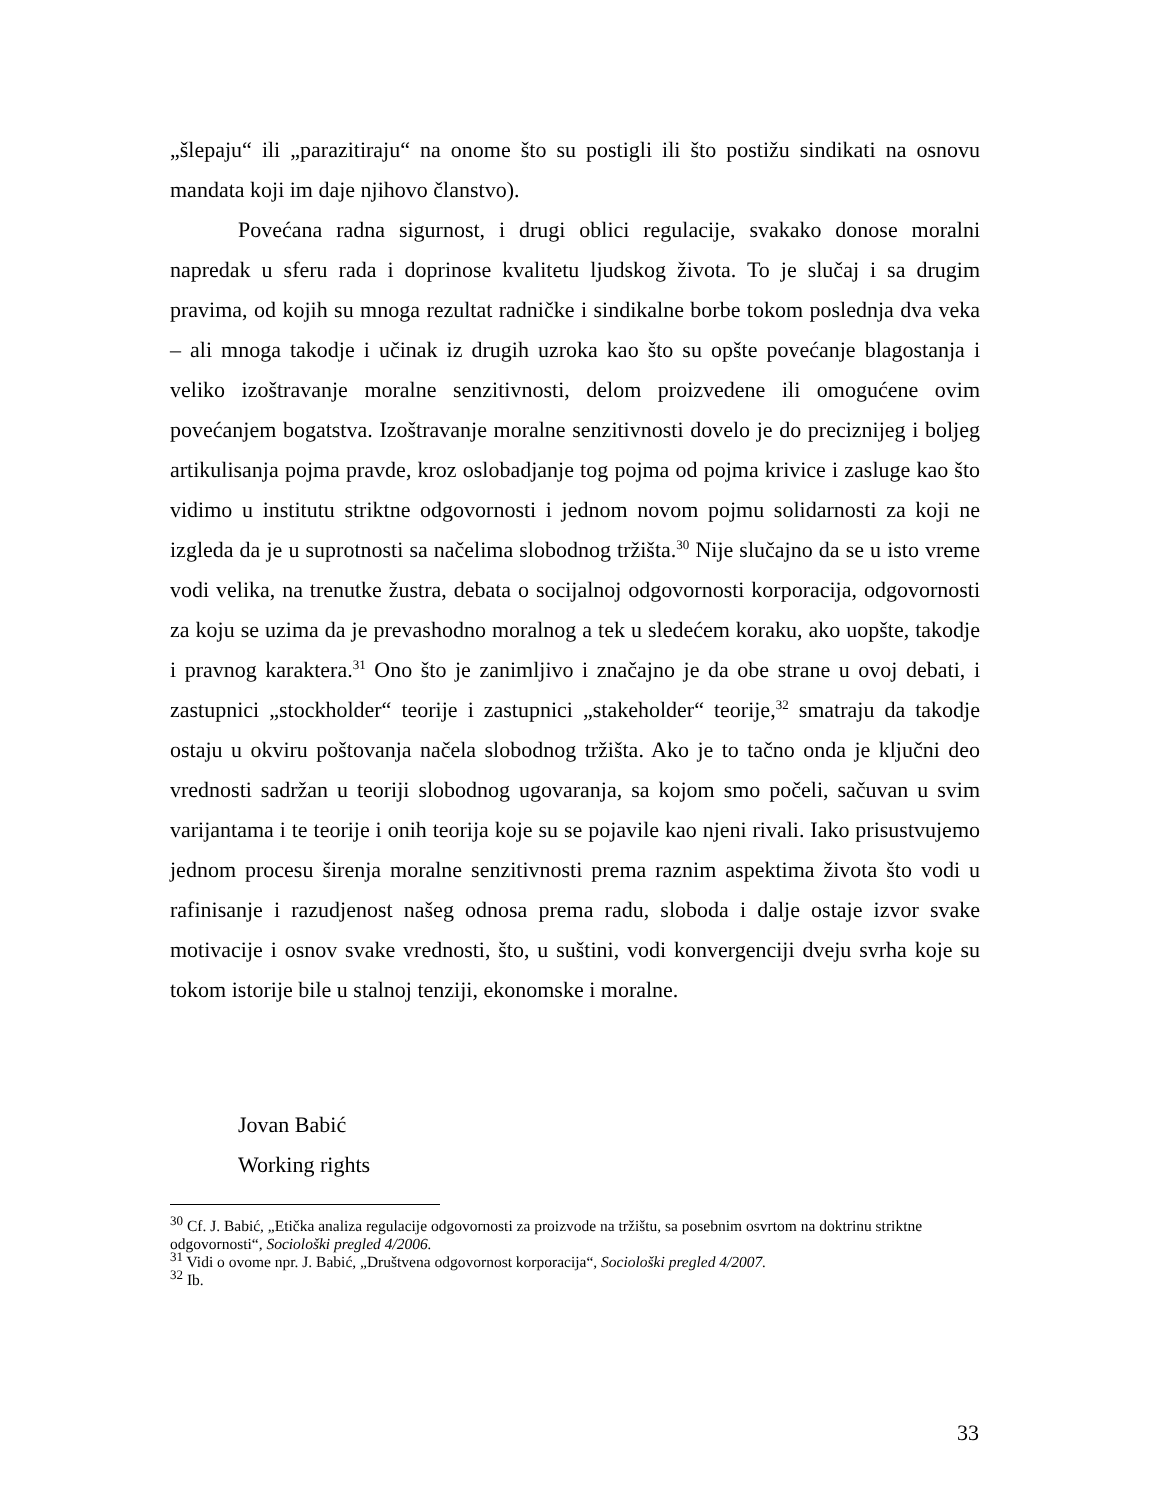„šlepaju“ ili „parazitiraju“ na onome što su postigli ili što postižu sindikati na osnovu mandata koji im daje njihovo članstvo).
Povećana radna sigurnost, i drugi oblici regulacije, svakako donose moralni napredak u sferu rada i doprinose kvalitetu ljudskog života. To je slučaj i sa drugim pravima, od kojih su mnoga rezultat radničke i sindikalne borbe tokom poslednja dva veka – ali mnoga takodje i učinak iz drugih uzroka kao što su opšte povećanje blagostanja i veliko izoštravanje moralne senzitivnosti, delom proizvedene ili omogućene ovim povećanjem bogatstva. Izoštravanje moralne senzitivnosti dovelo je do preciznijeg i boljeg artikulisanja pojma pravde, kroz oslobadjanje tog pojma od pojma krivice i zasluge kao što vidimo u institutu striktne odgovornosti i jednom novom pojmu solidarnosti za koji ne izgleda da je u suprotnosti sa načelima slobodnog tržišta.<sup>30</sup> Nije slučajno da se u isto vreme vodi velika, na trenutke žustra, debata o socijalnoj odgovornosti korporacija, odgovornosti za koju se uzima da je prevashodno moralnog a tek u sledećem koraku, ako uopšte, takodje i pravnog karaktera.<sup>31</sup> Ono što je zanimljivo i značajno je da obe strane u ovoj debati, i zastupnici „stockholder“ teorije i zastupnici „stakeholder“ teorije,<sup>32</sup> smatraju da takodje ostaju u okviru poštovanja načela slobodnog tržišta. Ako je to tačno onda je ključni deo vrednosti sadržan u teoriji slobodnog ugovaranja, sa kojom smo počeli, sačuvan u svim varijantama i te teorije i onih teorija koje su se pojavile kao njeni rivali. Iako prisustvujemo jednom procesu širenja moralne senzitivnosti prema raznim aspektima života što vodi u rafinisanje i razudjenost našeg odnosa prema radu, sloboda i dalje ostaje izvor svake motivacije i osnov svake vrednosti, što, u suštini, vodi konvergenciji dveju svrha koje su tokom istorije bile u stalnoj tenziji, ekonomske i moralne.
Jovan Babić
Working rights
<sup>30</sup> Cf. J. Babić, „Etička analiza regulacije odgovornosti za proizvode na tržištu, sa posebnim osvrtom na doktrinu striktne odgovornosti“, Sociološki pregled 4/2006.
<sup>31</sup> Vidi o ovome npr. J. Babić, „Društvena odgovornost korporacija“, Sociološki pregled 4/2007.
<sup>32</sup> Ib.
33